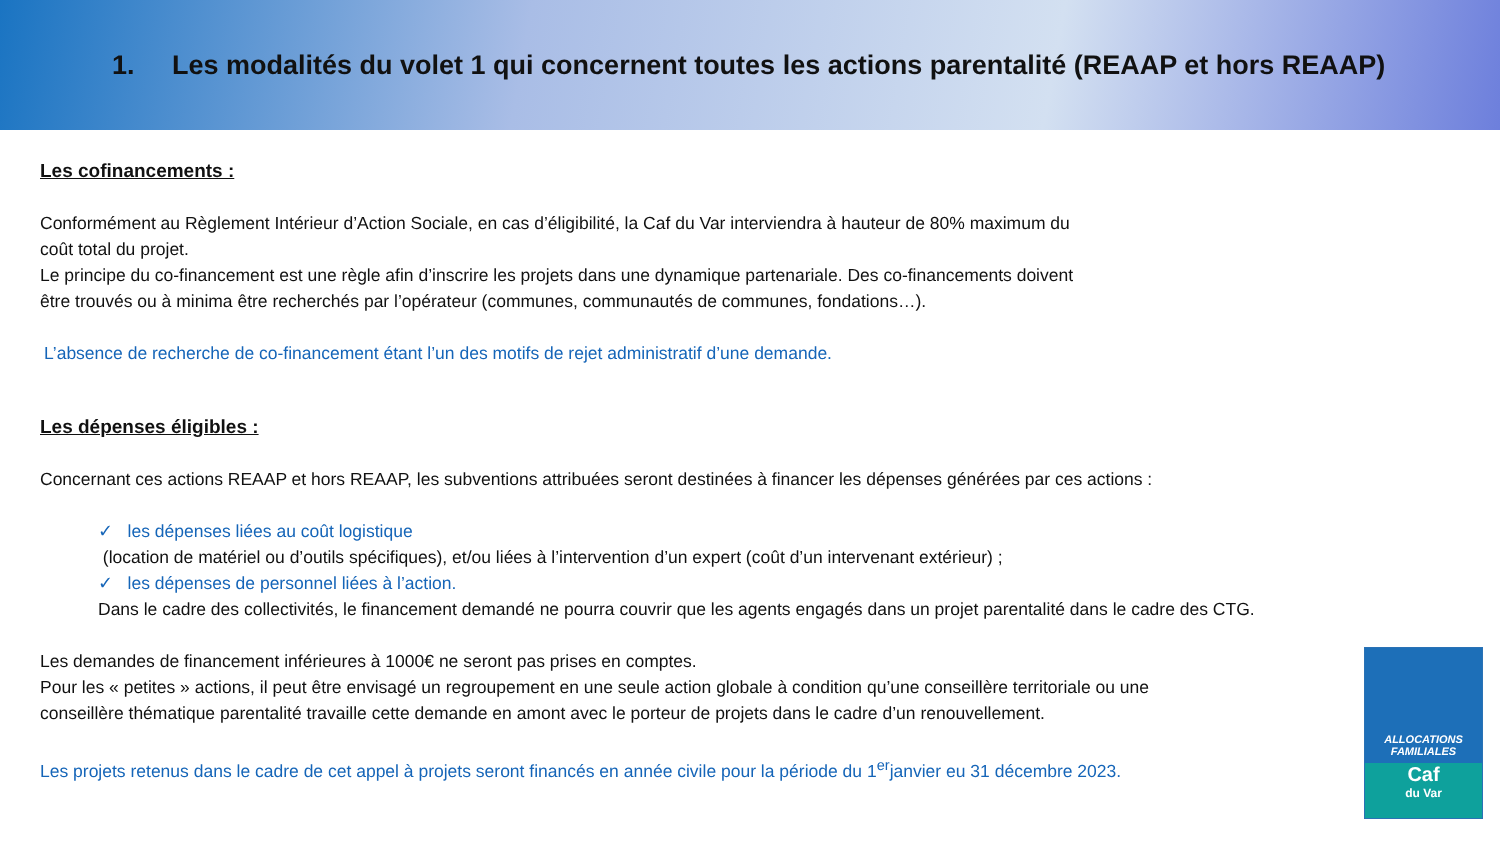1. Les modalités du volet 1 qui concernent toutes les actions parentalité (REAAP et hors REAAP)
Les cofinancements :
Conformément au Règlement Intérieur d’Action Sociale, en cas d’éligibilité, la Caf du Var interviendra à hauteur de 80% maximum du
coût total du projet.
Le principe du co-financement est une règle afin d’inscrire les projets dans une dynamique partenariale. Des co-financements doivent
être trouvés ou à minima être recherchés par l’opérateur (communes, communautés de communes, fondations…).
L’absence de recherche de co-financement étant l’un des motifs de rejet administratif d’une demande.
Les dépenses éligibles :
Concernant ces actions REAAP et hors REAAP, les subventions attribuées seront destinées à financer les dépenses générées par ces actions :
✓ les dépenses liées au coût logistique
(location de matériel ou d’outils spécifiques), et/ou liées à l’intervention d’un expert (coût d’un intervenant extérieur) ;
✓ les dépenses de personnel liées à l’action.
Dans le cadre des collectivités, le financement demandé ne pourra couvrir que les agents engagés dans un projet parentalité dans le cadre des CTG.
Les demandes de financement inférieures à 1000€ ne seront pas prises en comptes.
Pour les « petites » actions, il peut être envisagé un regroupement en une seule action globale à condition qu’une conseillère territoriale ou une
conseillère thématique parentalité travaille cette demande en amont avec le porteur de projets dans le cadre d’un renouvellement.
Les projets retenus dans le cadre de cet appel à projets seront financés en année civile pour la période du 1<sup>er</sup>janvier eu 31 décembre 2023.
ALLOCATIONS
FAMILIALES
Caf
du Var